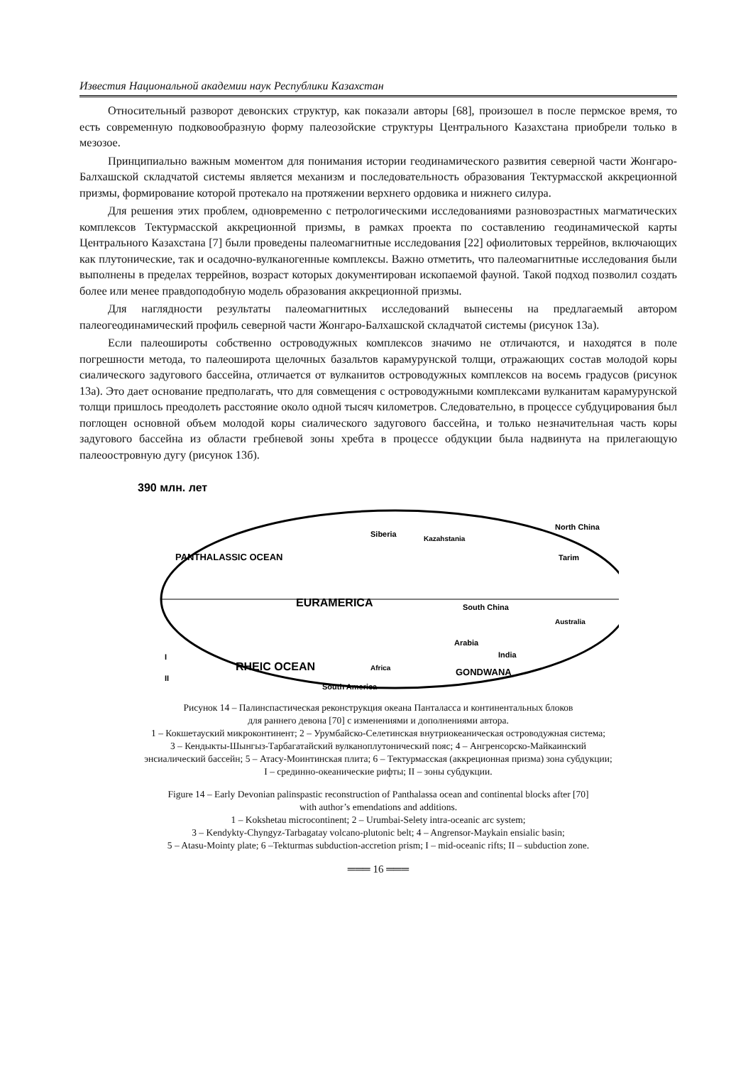Известия Национальной академии наук Республики Казахстан
Относительный разворот девонских структур, как показали авторы [68], произошел в после пермское время, то есть современную подковообразную форму палеозойские структуры Центрального Казахстана приобрели только в мезозое.
Принципиально важным моментом для понимания истории геодинамического развития северной части Жонгаро-Балхашской складчатой системы является механизм и последовательность образования Тектурмасской аккреционной призмы, формирование которой протекало на протяжении верхнего ордовика и нижнего силура.
Для решения этих проблем, одновременно с петрологическими исследованиями разновозрастных магматических комплексов Тектурмасской аккреционной призмы, в рамках проекта по составлению геодинамической карты Центрального Казахстана [7] были проведены палеомагнитные исследования [22] офиолитовых террейнов, включающих как плутонические, так и осадочно-вулканогенные комплексы. Важно отметить, что палеомагнитные исследования были выполнены в пределах террейнов, возраст которых документирован ископаемой фауной. Такой подход позволил создать более или менее правдоподобную модель образования аккреционной призмы.
Для наглядности результаты палеомагнитных исследований вынесены на предлагаемый автором палеогеодинамический профиль северной части Жонгаро-Балхашской складчатой системы (рисунок 13а).
Если палеошироты собственно островодужных комплексов значимо не отличаются, и находятся в поле погрешности метода, то палеоширота щелочных базальтов карамурунской толщи, отражающих состав молодой коры сиалического задугового бассейна, отличается от вулканитов островодужных комплексов на восемь градусов (рисунок 13а). Это дает основание предполагать, что для совмещения с островодужными комплексами вулканитам карамурунской толщи пришлось преодолеть расстояние около одной тысяч километров. Следовательно, в процессе субдуцирования был поглощен основной объем молодой коры сиалического задугового бассейна, и только незначительная часть коры задугового бассейна из области гребневой зоны хребта в процессе обдукции была надвинута на прилегающую палеоостровную дугу (рисунок 13б).
390 млн. лет
PANTHALASSIC OCEAN
EURAMERICA
RHEIC OCEAN
Siberia
Kazahstania
North China
Tarim
South China
Australia
Arabia
India
Africa
GONDWANA
South America
I
II
Рисунок 14 – Палинспастическая реконструкция океана Панталасса и континентальных блоков
для раннего девона [70] с изменениями и дополнениями автора.
1 – Кокшетауский микроконтинент; 2 – Урумбайско-Селетинская внутриокеаническая островодужная система;
3 – Кендыкты-Шынгыз-Тарбагатайский вулканоплутонический пояс; 4 – Ангренсорско-Майкаинский
энсиалический бассейн; 5 – Атасу-Моинтинская плита; 6 – Тектурмасская (аккреционная призма) зона субдукции;
I – срединно-океанические рифты; II – зоны субдукции.
Figure 14 – Early Devonian palinspastic reconstruction of Panthalassa ocean and continental blocks after [70]
with author’s emendations and additions.
1 – Kokshetau microcontinent; 2 – Urumbai-Selety intra-oceanic arc system;
3 – Kendykty-Chyngyz-Tarbagatay volcano-plutonic belt; 4 – Angrensor-Maykain ensialic basin;
5 – Atasu-Mointy plate; 6 –Tekturmas subduction-accretion prism; I – mid-oceanic rifts; II – subduction zone.
═══ 16 ═══